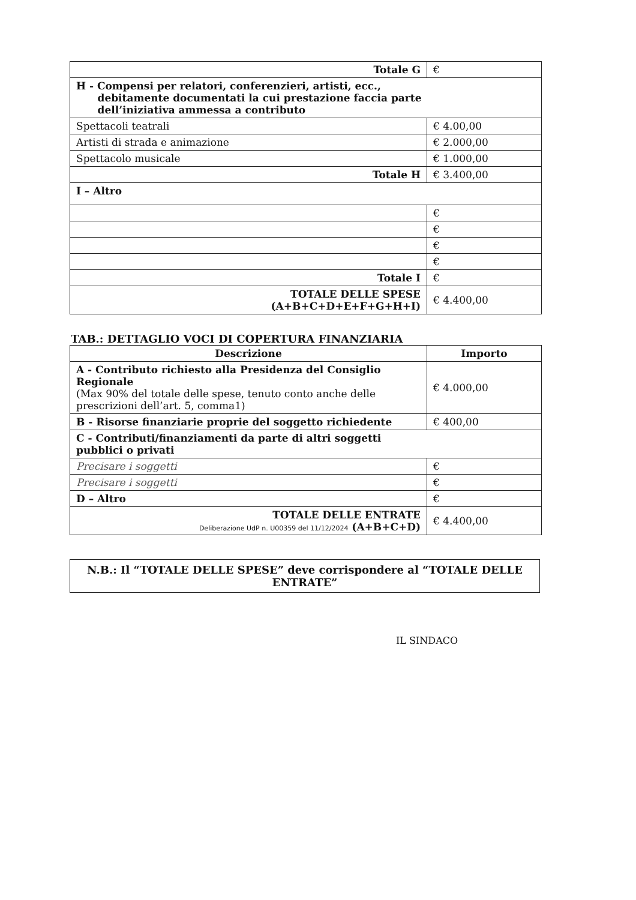| Totale G | € |
| H - Compensi per relatori, conferenzieri, artisti, ecc., debitamente documentati la cui prestazione faccia parte dell’iniziativa ammessa a contributo | |
| Spettacoli teatrali | € 4.00,00 |
| Artisti di strada e animazione | € 2.000,00 |
| Spettacolo musicale | € 1.000,00 |
| Totale H | € 3.400,00 |
| I – Altro | |
| | € |
| | € |
| | € |
| | € |
| Totale I | € |
| TOTALE DELLE SPESE (A+B+C+D+E+F+G+H+I) | € 4.400,00 |
TAB.: DETTAGLIO VOCI DI COPERTURA FINANZIARIA
| Descrizione | Importo |
| --- | --- |
| A - Contributo richiesto alla Presidenza del Consiglio Regionale (Max 90% del totale delle spese, tenuto conto anche delle prescrizioni dell’art. 5, comma1) | € 4.000,00 |
| B - Risorse finanziarie proprie del soggetto richiedente | € 400,00 |
| C - Contributi/finanziamenti da parte di altri soggetti pubblici o privati | |
| Precisare i soggetti | € |
| Precisare i soggetti | € |
| D – Altro | € |
| TOTALE DELLE ENTRATE Deliberazione UdP n. U00359 del 11/12/2024 (A+B+C+D) | € 4.400,00 |
N.B.: Il “TOTALE DELLE SPESE” deve corrispondere al “TOTALE DELLE ENTRATE”
IL SINDACO